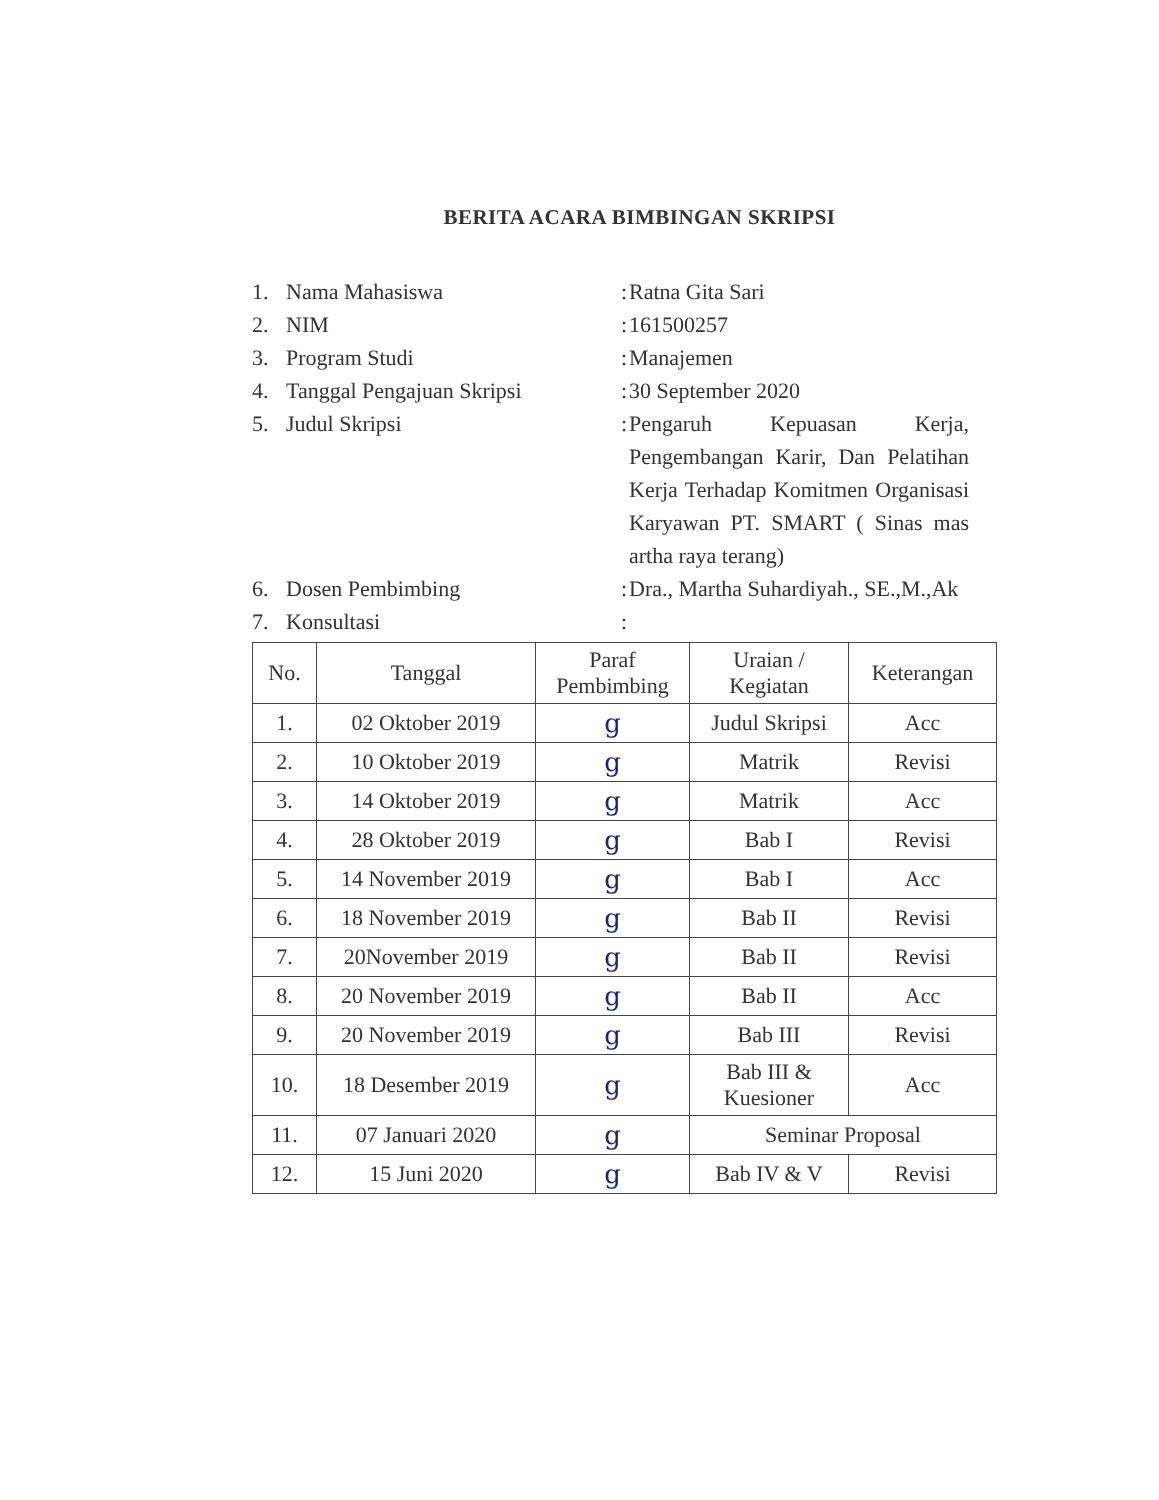BERITA ACARA BIMBINGAN SKRIPSI
1. Nama Mahasiswa: Ratna Gita Sari
2. NIM: 161500257
3. Program Studi: Manajemen
4. Tanggal Pengajuan Skripsi: 30 September 2020
5. Judul Skripsi: Pengaruh Kepuasan Kerja, Pengembangan Karir, Dan Pelatihan Kerja Terhadap Komitmen Organisasi Karyawan PT. SMART ( Sinas mas artha raya terang)
6. Dosen Pembimbing: Dra., Martha Suhardiyah., SE.,M.,Ak
7. Konsultasi:
| No. | Tanggal | Paraf Pembimbing | Uraian / Kegiatan | Keterangan |
| --- | --- | --- | --- | --- |
| 1. | 02 Oktober 2019 | g | Judul Skripsi | Acc |
| 2. | 10 Oktober 2019 | g | Matrik | Revisi |
| 3. | 14 Oktober 2019 | g | Matrik | Acc |
| 4. | 28 Oktober 2019 | g | Bab I | Revisi |
| 5. | 14 November 2019 | g | Bab I | Acc |
| 6. | 18 November 2019 | g | Bab II | Revisi |
| 7. | 20November 2019 | g | Bab II | Revisi |
| 8. | 20 November 2019 | g | Bab II | Acc |
| 9. | 20 November 2019 | g | Bab III | Revisi |
| 10. | 18 Desember 2019 | g | Bab III & Kuesioner | Acc |
| 11. | 07 Januari 2020 | g | Seminar Proposal | |
| 12. | 15 Juni 2020 | g | Bab IV & V | Revisi |